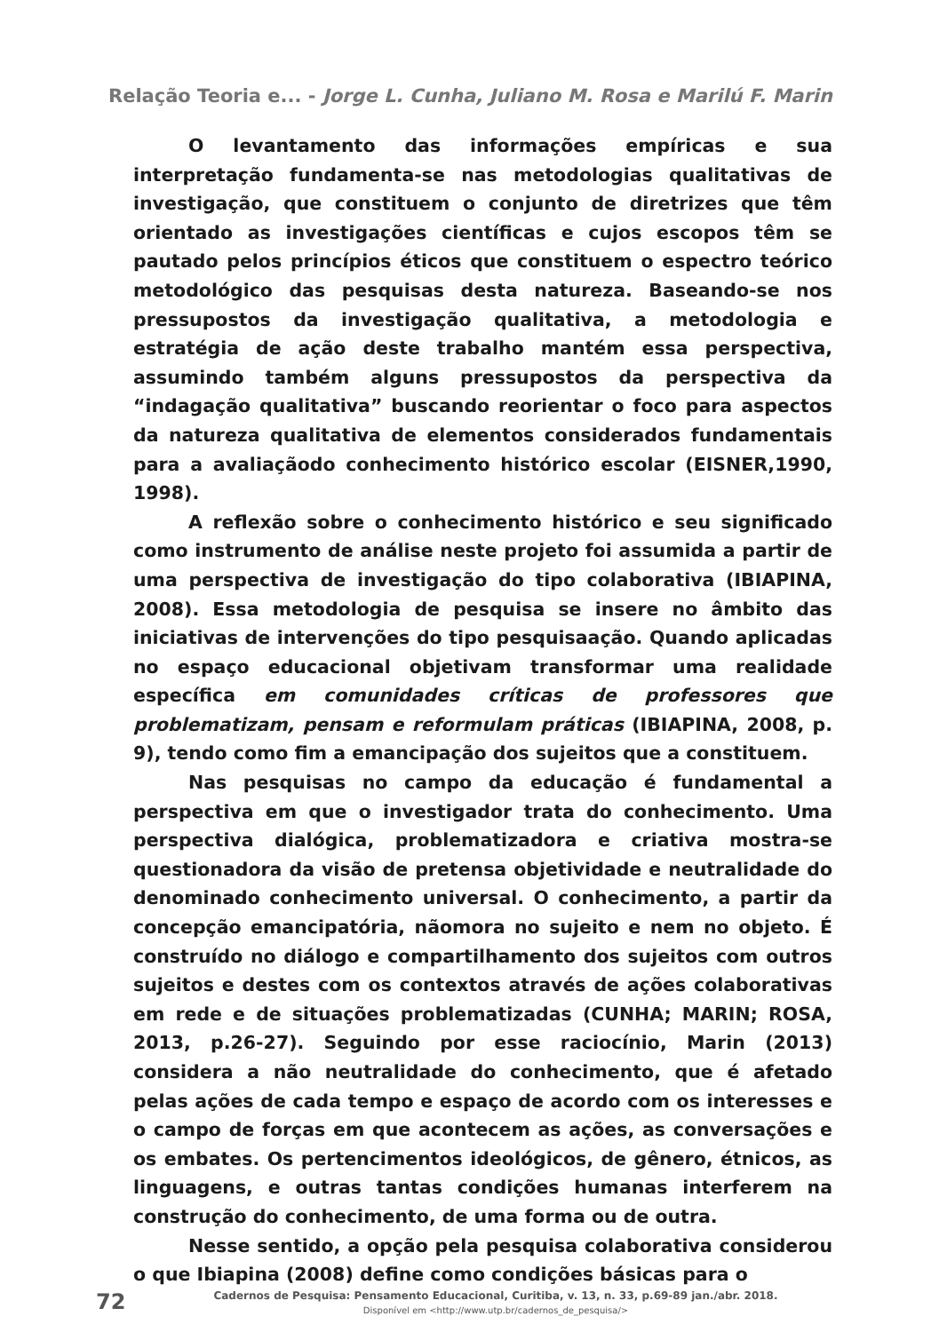Relação Teoria e... - Jorge L. Cunha, Juliano M. Rosa e Marilú F. Marin
O levantamento das informações empíricas e sua interpretação fundamenta-se nas metodologias qualitativas de investigação, que constituem o conjunto de diretrizes que têm orientado as investigações científicas e cujos escopos têm se pautado pelos princípios éticos que constituem o espectro teórico metodológico das pesquisas desta natureza. Baseando-se nos pressupostos da investigação qualitativa, a metodologia e estratégia de ação deste trabalho mantém essa perspectiva, assumindo também alguns pressupostos da perspectiva da “indagação qualitativa” buscando reorientar o foco para aspectos da natureza qualitativa de elementos considerados fundamentais para a avaliaçãodo conhecimento histórico escolar (EISNER,1990, 1998).
A reflexão sobre o conhecimento histórico e seu significado como instrumento de análise neste projeto foi assumida a partir de uma perspectiva de investigação do tipo colaborativa (IBIAPINA, 2008). Essa metodologia de pesquisa se insere no âmbito das iniciativas de intervenções do tipo pesquisaação. Quando aplicadas no espaço educacional objetivam transformar uma realidade específica em comunidades críticas de professores que problematizam, pensam e reformulam práticas (IBIAPINA, 2008, p. 9), tendo como fim a emancipação dos sujeitos que a constituem.
Nas pesquisas no campo da educação é fundamental a perspectiva em que o investigador trata do conhecimento. Uma perspectiva dialógica, problematizadora e criativa mostra-se questionadora da visão de pretensa objetividade e neutralidade do denominado conhecimento universal. O conhecimento, a partir da concepção emancipatória, nãomora no sujeito e nem no objeto. É construído no diálogo e compartilhamento dos sujeitos com outros sujeitos e destes com os contextos através de ações colaborativas em rede e de situações problematizadas (CUNHA; MARIN; ROSA, 2013, p.26-27). Seguindo por esse raciocínio, Marin (2013) considera a não neutralidade do conhecimento, que é afetado pelas ações de cada tempo e espaço de acordo com os interesses e o campo de forças em que acontecem as ações, as conversações e os embates. Os pertencimentos ideológicos, de gênero, étnicos, as linguagens, e outras tantas condições humanas interferem na construção do conhecimento, de uma forma ou de outra.
Nesse sentido, a opção pela pesquisa colaborativa considerou o que Ibiapina (2008) define como condições básicas para o
72
Cadernos de Pesquisa: Pensamento Educacional, Curitiba, v. 13, n. 33, p.69-89 jan./abr. 2018.
Disponível em <http://www.utp.br/cadernos_de_pesquisa/>